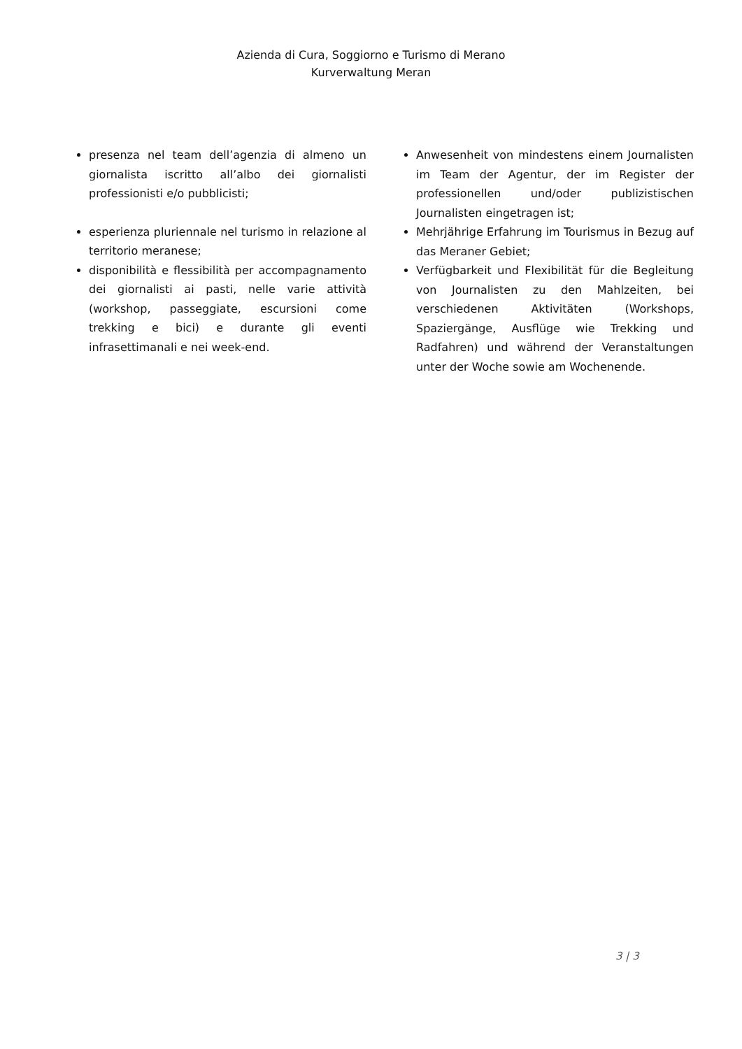Azienda di Cura, Soggiorno e Turismo di Merano
Kurverwaltung Meran
presenza nel team dell’agenzia di almeno un giornalista iscritto all’albo dei giornalisti professionisti e/o pubblicisti;
esperienza pluriennale nel turismo in relazione al territorio meranese;
disponibilità e flessibilità per accompagnamento dei giornalisti ai pasti, nelle varie attività (workshop, passeggiate, escursioni come trekking e bici) e durante gli eventi infrasettimanali e nei week-end.
Anwesenheit von mindestens einem Journalisten im Team der Agentur, der im Register der professionellen und/oder publizistischen Journalisten eingetragen ist;
Mehrjährige Erfahrung im Tourismus in Bezug auf das Meraner Gebiet;
Verfügbarkeit und Flexibilität für die Begleitung von Journalisten zu den Mahlzeiten, bei verschiedenen Aktivitäten (Workshops, Spaziergänge, Ausflüge wie Trekking und Radfahren) und während der Veranstaltungen unter der Woche sowie am Wochenende.
3 | 3